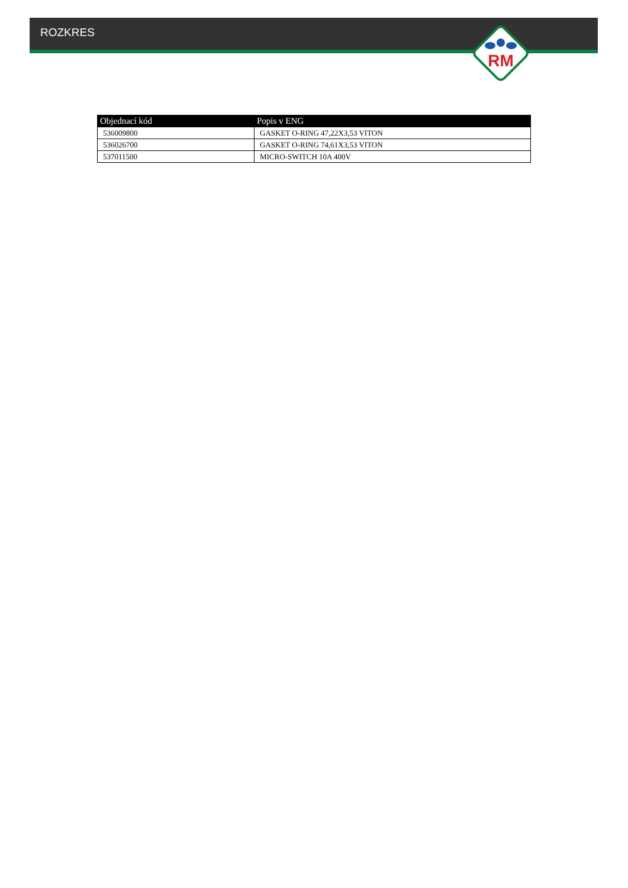ROZKRES
RM
| Objednací kód | Popis v ENG |
| --- | --- |
| 536009800 | GASKET O-RING 47,22X3,53 VITON |
| 536026700 | GASKET O-RING 74,61X3,53 VITON |
| 537011500 | MICRO-SWITCH 10A 400V |